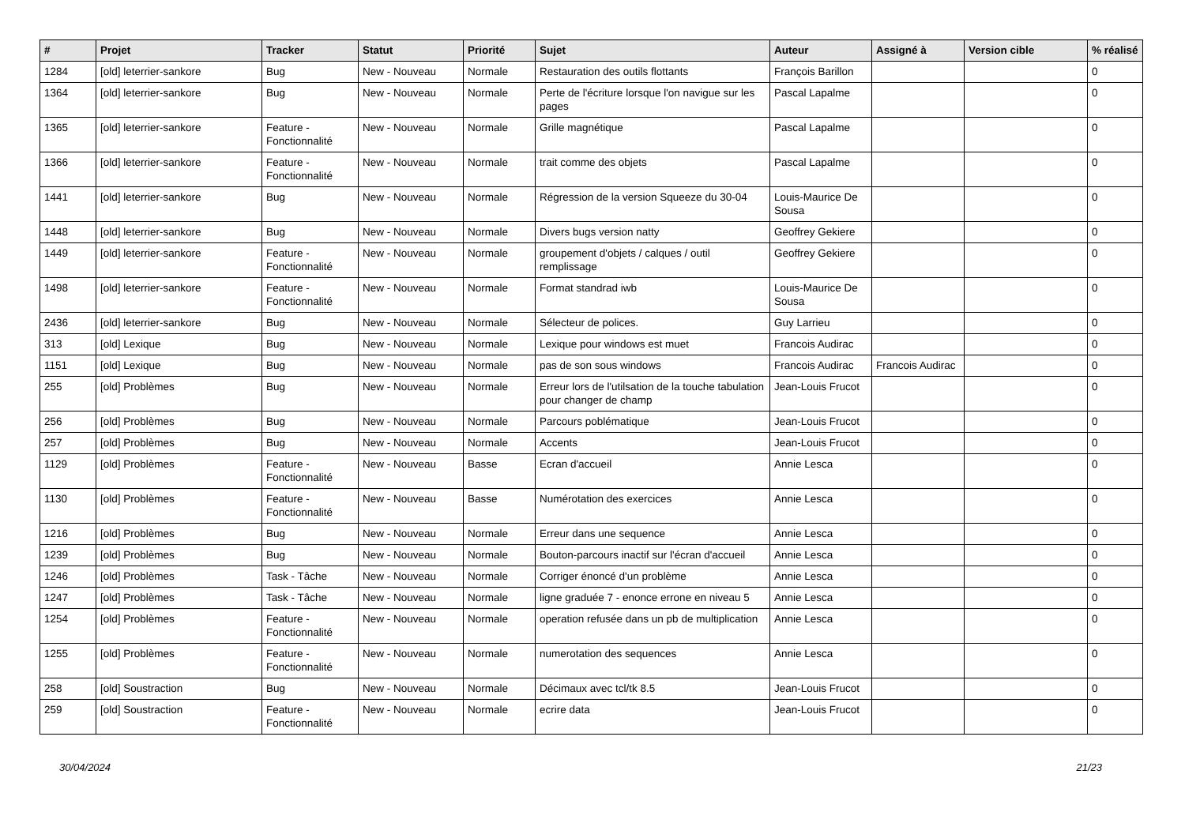| # | Projet | Tracker | Statut | Priorité | Sujet | Auteur | Assigné à | Version cible | % réalisé |
| --- | --- | --- | --- | --- | --- | --- | --- | --- | --- |
| 1284 | [old] leterrier-sankore | Bug | New - Nouveau | Normale | Restauration des outils flottants | François Barillon | | | 0 |
| 1364 | [old] leterrier-sankore | Bug | New - Nouveau | Normale | Perte de l'écriture lorsque l'on navigue sur les pages | Pascal Lapalme | | | 0 |
| 1365 | [old] leterrier-sankore | Feature - Fonctionnalité | New - Nouveau | Normale | Grille magnétique | Pascal Lapalme | | | 0 |
| 1366 | [old] leterrier-sankore | Feature - Fonctionnalité | New - Nouveau | Normale | trait comme des objets | Pascal Lapalme | | | 0 |
| 1441 | [old] leterrier-sankore | Bug | New - Nouveau | Normale | Régression de la version Squeeze du 30-04 | Louis-Maurice De Sousa | | | 0 |
| 1448 | [old] leterrier-sankore | Bug | New - Nouveau | Normale | Divers bugs version natty | Geoffrey Gekiere | | | 0 |
| 1449 | [old] leterrier-sankore | Feature - Fonctionnalité | New - Nouveau | Normale | groupement d'objets / calques / outil remplissage | Geoffrey Gekiere | | | 0 |
| 1498 | [old] leterrier-sankore | Feature - Fonctionnalité | New - Nouveau | Normale | Format standrad iwb | Louis-Maurice De Sousa | | | 0 |
| 2436 | [old] leterrier-sankore | Bug | New - Nouveau | Normale | Sélecteur de polices. | Guy Larrieu | | | 0 |
| 313 | [old] Lexique | Bug | New - Nouveau | Normale | Lexique pour windows est muet | Francois Audirac | | | 0 |
| 1151 | [old] Lexique | Bug | New - Nouveau | Normale | pas de son sous windows | Francois Audirac | Francois Audirac | | 0 |
| 255 | [old] Problèmes | Bug | New - Nouveau | Normale | Erreur lors de l'utilsation de la touche tabulation pour changer de champ | Jean-Louis Frucot | | | 0 |
| 256 | [old] Problèmes | Bug | New - Nouveau | Normale | Parcours poblématique | Jean-Louis Frucot | | | 0 |
| 257 | [old] Problèmes | Bug | New - Nouveau | Normale | Accents | Jean-Louis Frucot | | | 0 |
| 1129 | [old] Problèmes | Feature - Fonctionnalité | New - Nouveau | Basse | Ecran d'accueil | Annie Lesca | | | 0 |
| 1130 | [old] Problèmes | Feature - Fonctionnalité | New - Nouveau | Basse | Numérotation des exercices | Annie Lesca | | | 0 |
| 1216 | [old] Problèmes | Bug | New - Nouveau | Normale | Erreur dans une sequence | Annie Lesca | | | 0 |
| 1239 | [old] Problèmes | Bug | New - Nouveau | Normale | Bouton-parcours inactif sur l'écran d'accueil | Annie Lesca | | | 0 |
| 1246 | [old] Problèmes | Task - Tâche | New - Nouveau | Normale | Corriger énoncé d'un problème | Annie Lesca | | | 0 |
| 1247 | [old] Problèmes | Task - Tâche | New - Nouveau | Normale | ligne graduée 7 - enonce errone en niveau 5 | Annie Lesca | | | 0 |
| 1254 | [old] Problèmes | Feature - Fonctionnalité | New - Nouveau | Normale | operation refusée dans un pb de multiplication | Annie Lesca | | | 0 |
| 1255 | [old] Problèmes | Feature - Fonctionnalité | New - Nouveau | Normale | numerotation des sequences | Annie Lesca | | | 0 |
| 258 | [old] Soustraction | Bug | New - Nouveau | Normale | Décimaux avec tcl/tk 8.5 | Jean-Louis Frucot | | | 0 |
| 259 | [old] Soustraction | Feature - Fonctionnalité | New - Nouveau | Normale | ecrire data | Jean-Louis Frucot | | | 0 |
30/04/2024 21/23